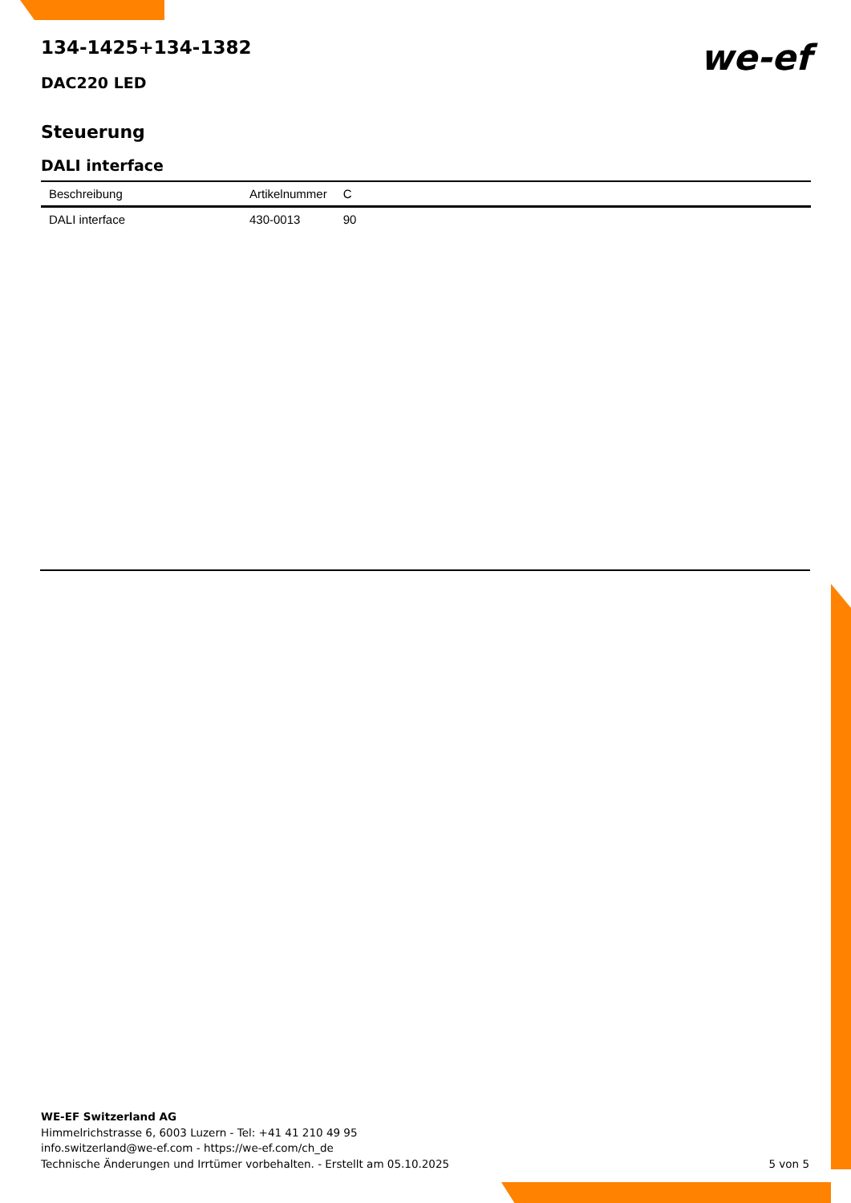we-ef
134-1425+134-1382
DAC220 LED
Steuerung
DALI interface
| Beschreibung | Artikelnummer | C |
| --- | --- | --- |
| DALI interface | 430-0013 | 90 |
WE-EF Switzerland AG
Himmelrichstrasse 6, 6003 Luzern - Tel: +41 41 210 49 95
info.switzerland@we-ef.com - https://we-ef.com/ch_de
Technische Änderungen und Irrtümer vorbehalten. - Erstellt am 05.10.2025
5 von 5